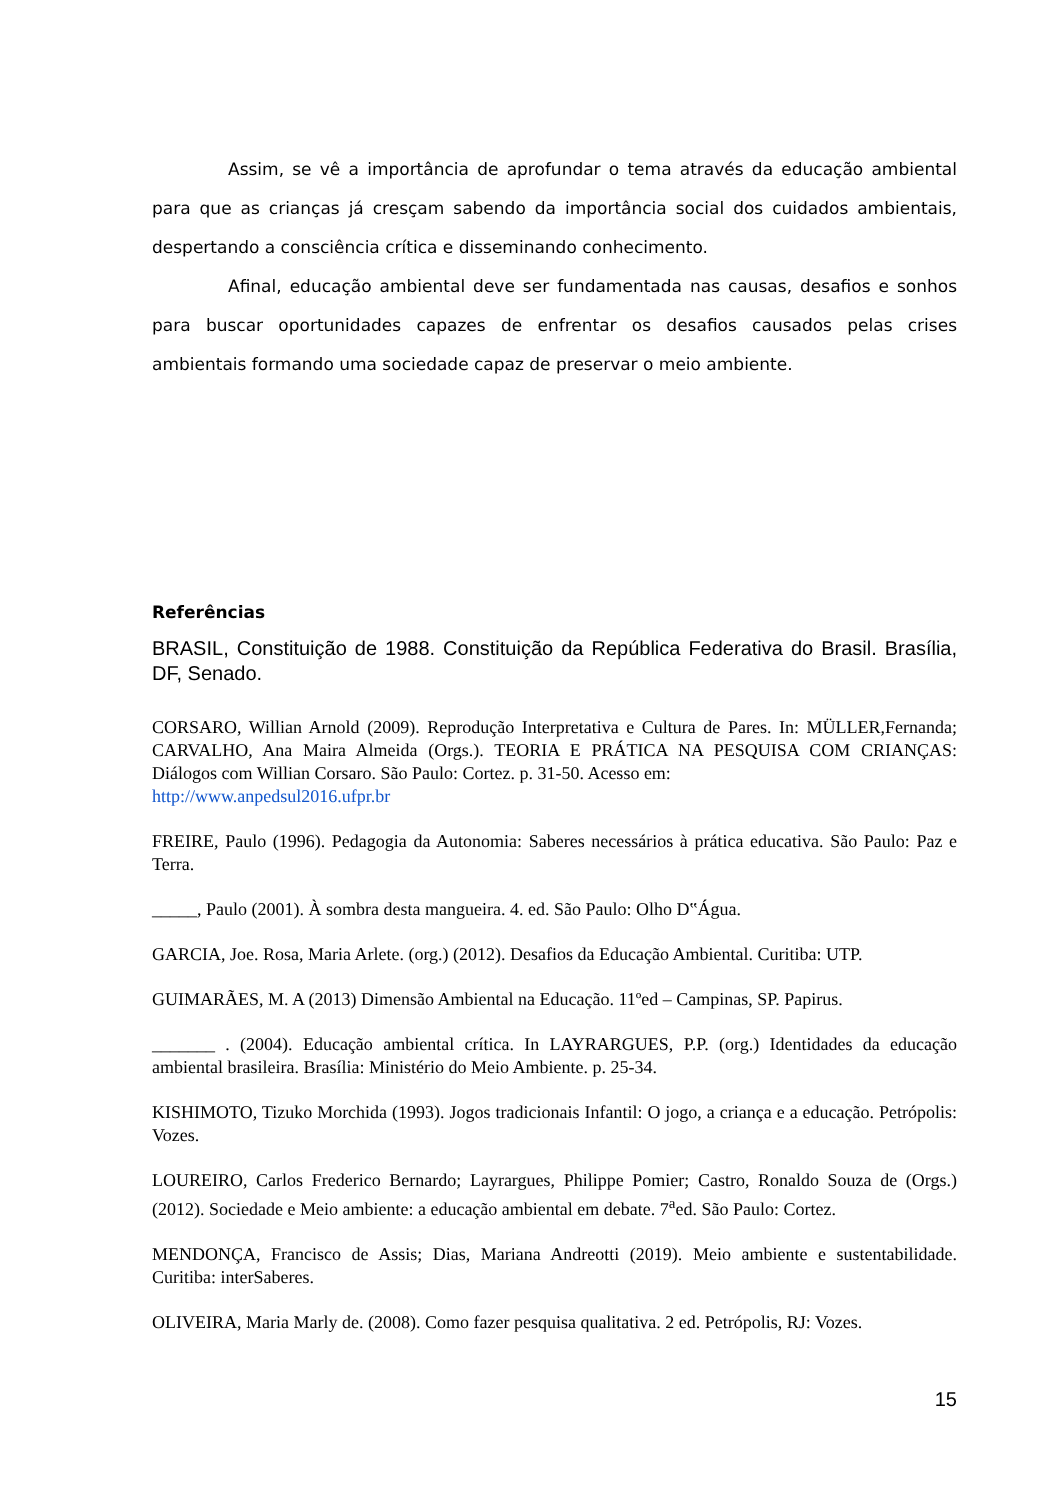Assim, se vê a importância de aprofundar o tema através da educação ambiental para que as crianças já cresçam sabendo da importância social dos cuidados ambientais, despertando a consciência crítica e disseminando conhecimento.
Afinal, educação ambiental deve ser fundamentada nas causas, desafios e sonhos para buscar oportunidades capazes de enfrentar os desafios causados pelas crises ambientais formando uma sociedade capaz de preservar o meio ambiente.
Referências
BRASIL, Constituição de 1988. Constituição da República Federativa do Brasil. Brasília, DF, Senado.
CORSARO, Willian Arnold (2009). Reprodução Interpretativa e Cultura de Pares. In: MÜLLER,Fernanda; CARVALHO, Ana Maira Almeida (Orgs.). TEORIA E PRÁTICA NA PESQUISA COM CRIANÇAS: Diálogos com Willian Corsaro. São Paulo: Cortez. p. 31-50. Acesso em:
http://www.anpedsul2016.ufpr.br
FREIRE, Paulo (1996). Pedagogia da Autonomia: Saberes necessários à prática educativa. São Paulo: Paz e Terra.
_____, Paulo (2001). À sombra desta mangueira. 4. ed. São Paulo: Olho D‟Água.
GARCIA, Joe. Rosa, Maria Arlete. (org.) (2012). Desafios da Educação Ambiental. Curitiba: UTP.
GUIMARÃES, M. A (2013) Dimensão Ambiental na Educação. 11ºed – Campinas, SP. Papirus.
_______ . (2004). Educação ambiental crítica. In LAYRARGUES, P.P. (org.) Identidades da educação ambiental brasileira. Brasília: Ministério do Meio Ambiente. p. 25-34.
KISHIMOTO, Tizuko Morchida (1993). Jogos tradicionais Infantil: O jogo, a criança e a educação. Petrópolis: Vozes.
LOUREIRO, Carlos Frederico Bernardo; Layrargues, Philippe Pomier; Castro, Ronaldo Souza de (Orgs.) (2012). Sociedade e Meio ambiente: a educação ambiental em debate. 7<sup>a</sup>ed. São Paulo: Cortez.
MENDONÇA, Francisco de Assis; Dias, Mariana Andreotti (2019). Meio ambiente e sustentabilidade. Curitiba: interSaberes.
OLIVEIRA, Maria Marly de. (2008). Como fazer pesquisa qualitativa. 2 ed. Petrópolis, RJ: Vozes.
15